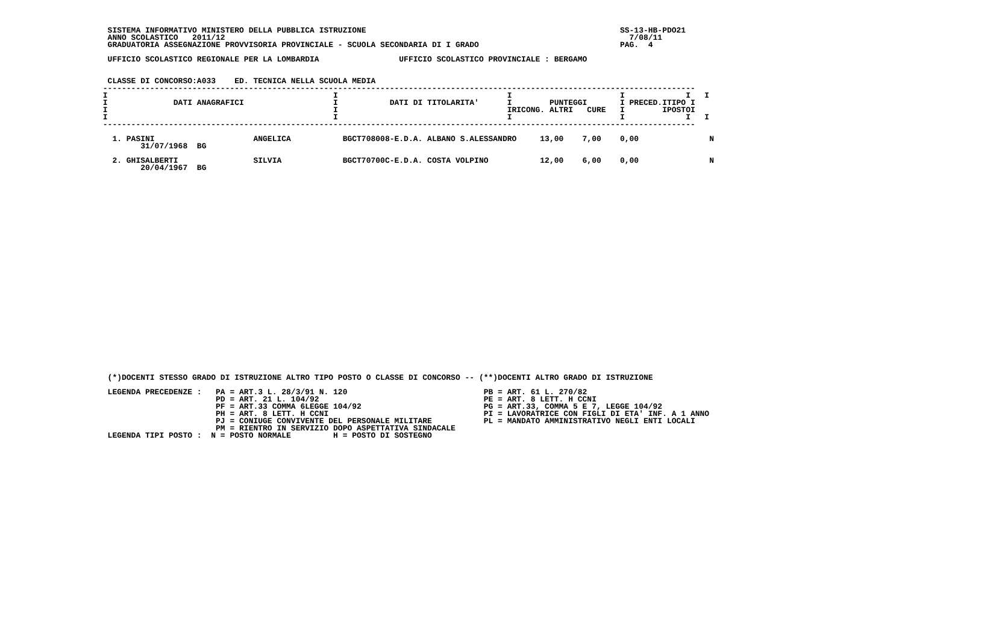SISTEMA INFORMATIVO MINISTERO DELLA PUBBLICA ISTRUZIONE                                                      SS-13-HB-PDO21
  ANNO SCOLASTICO   2011/12                                                                                      7/08/11
  GRADUATORIA ASSEGNAZIONE PROVVISORIA PROVINCIALE - SCUOLA SECONDARIA DI I GRADO                              PAG.  4

  UFFICIO SCOLASTICO REGIONALE PER LA LOMBARDIA                 UFFICIO SCOLASTICO PROVINCIALE : BERGAMO


  CLASSE DI CONCORSO:A033    ED. TECNICA NELLA SCUOLA MEDIA
 ------------------------------------------------------------------------------------------------------------------------------
 I                                                I                                    I                       I             I   I
 I              DATI ANAGRAFICI                   I           DATI DI TITOLARITA'      I        PUNTEGGI       I PRECED.ITIPO I
 I                                                I                                    IRICONG. ALTRI   CURE   I        IPOSTOI
 I                                                I                                    I                       I             I   I
 ------------------------------------------------------------------------------------------------------------------------------

   1. PASINI                     ANGELICA           BGCT708008-E.D.A. ALBANO S.ALESSANDRO     13,00    7,00    0,00               N
         31/07/1968  BG

   2. GHISALBERTI                SILVIA             BGCT70700C-E.D.A. COSTA VOLPINO           12,00    6,00    0,00               N
         20/04/1967  BG




























  (*)DOCENTI STESSO GRADO DI ISTRUZIONE ALTRO TIPO POSTO O CLASSE DI CONCORSO -- (**)DOCENTI ALTRO GRADO DI ISTRUZIONE

  LEGENDA PRECEDENZE :   PA = ART.3 L. 28/3/91 N. 120                             PB = ART. 61 L. 270/82
                         PD = ART. 21 L. 104/92                                   PE = ART. 8 LETT. H CCNI
                         PF = ART.33 COMMA 6LEGGE 104/92                          PG = ART.33, COMMA 5 E 7, LEGGE 104/92
                         PH = ART. 8 LETT. H CCNI                                 PI = LAVORATRICE CON FIGLI DI ETA' INF. A 1 ANNO
                         PJ = CONIUGE CONVIVENTE DEL PERSONALE MILITARE           PL = MANDATO AMMINISTRATIVO NEGLI ENTI LOCALI
                         PM = RIENTRO IN SERVIZIO DOPO ASPETTATIVA SINDACALE
  LEGENDA TIPI POSTO :  N = POSTO NORMALE         H = POSTO DI SOSTEGNO